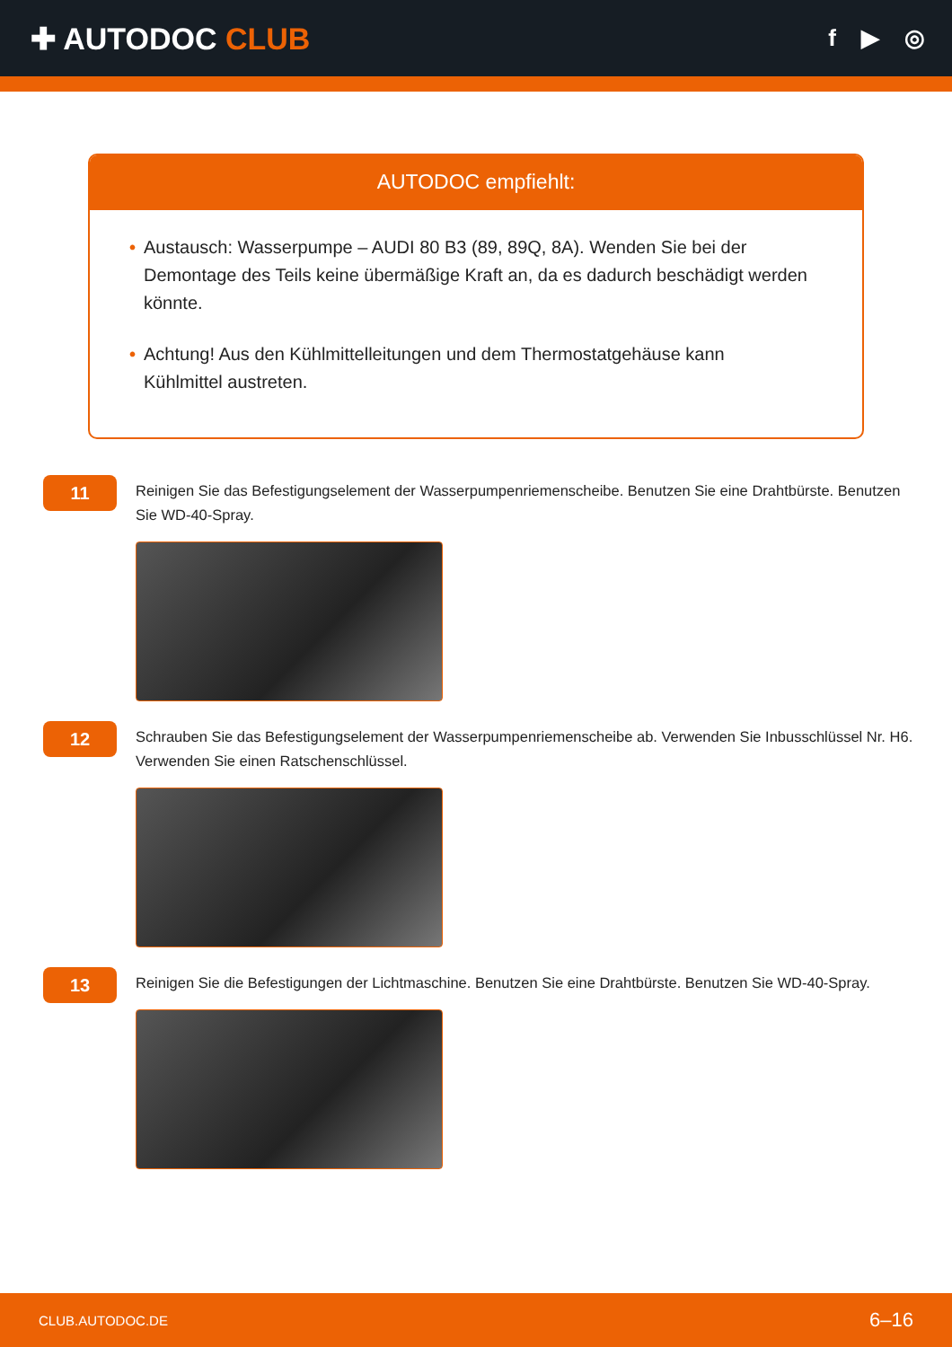✚ AUTODOC CLUB
f ▶ ◎
AUTODOC empfiehlt:
• Austausch: Wasserpumpe – AUDI 80 B3 (89, 89Q, 8A). Wenden Sie bei der Demontage des Teils keine übermäßige Kraft an, da es dadurch beschädigt werden könnte.
• Achtung! Aus den Kühlmittelleitungen und dem Thermostatgehäuse kann Kühlmittel austreten.
11
Reinigen Sie das Befestigungselement der Wasserpumpenriemenscheibe. Benutzen Sie eine Drahtbürste. Benutzen Sie WD-40-Spray.
12
Schrauben Sie das Befestigungselement der Wasserpumpenriemenscheibe ab. Verwenden Sie Inbusschlüssel Nr. H6. Verwenden Sie einen Ratschenschlüssel.
13
Reinigen Sie die Befestigungen der Lichtmaschine. Benutzen Sie eine Drahtbürste. Benutzen Sie WD-40-Spray.
CLUB.AUTODOC.DE 6–16